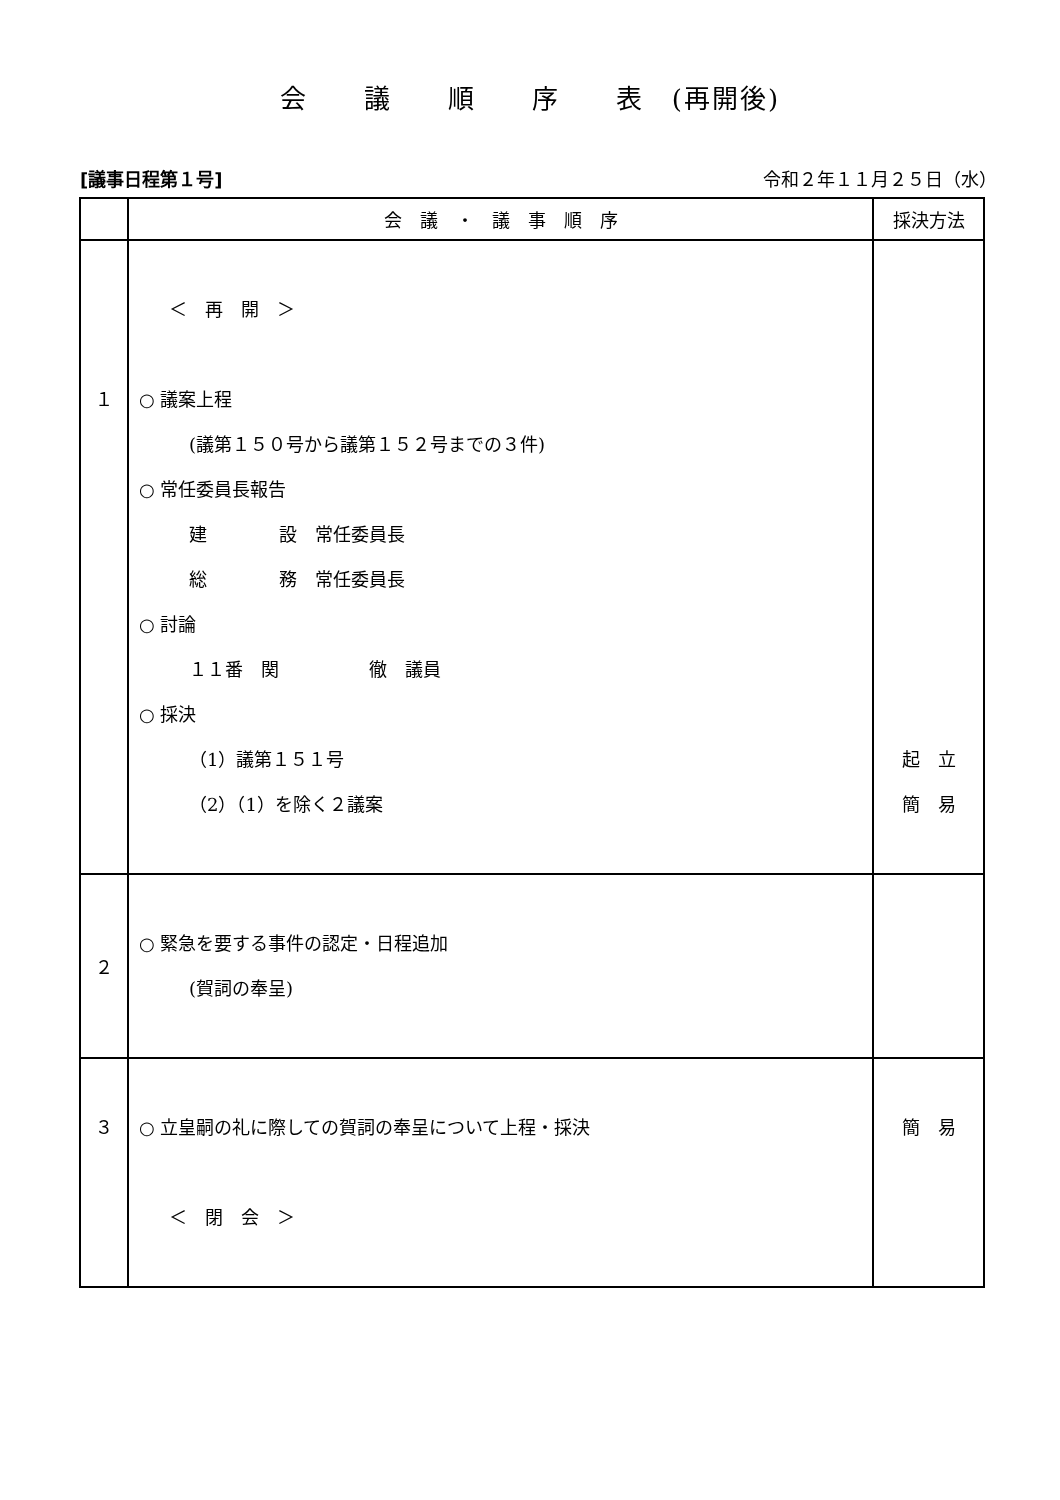会　　議　　順　　序　　表　(再開後)
[議事日程第１号] 令和２年１１月２５日（水）
| | 会 議 ・ 議 事 順 序 | 採決方法 |
| --- | --- | --- |
| １ | ＜ 再 開 ＞ ○ 議案上程 (議第１５０号から議第１５２号までの３件) ○ 常任委員長報告 建 設 常任委員長 総 務 常任委員長 ○ 討論 １１番 関 徹 議員 ○ 採決 （1）議第１５１号 （2）（1）を除く２議案 | 起 立 簡 易 |
| ２ | ○ 緊急を要する事件の認定・日程追加 (賀詞の奉呈) | |
| ３ | ○ 立皇嗣の礼に際しての賀詞の奉呈について上程・採決 ＜ 閉 会 ＞ | 簡 易 |